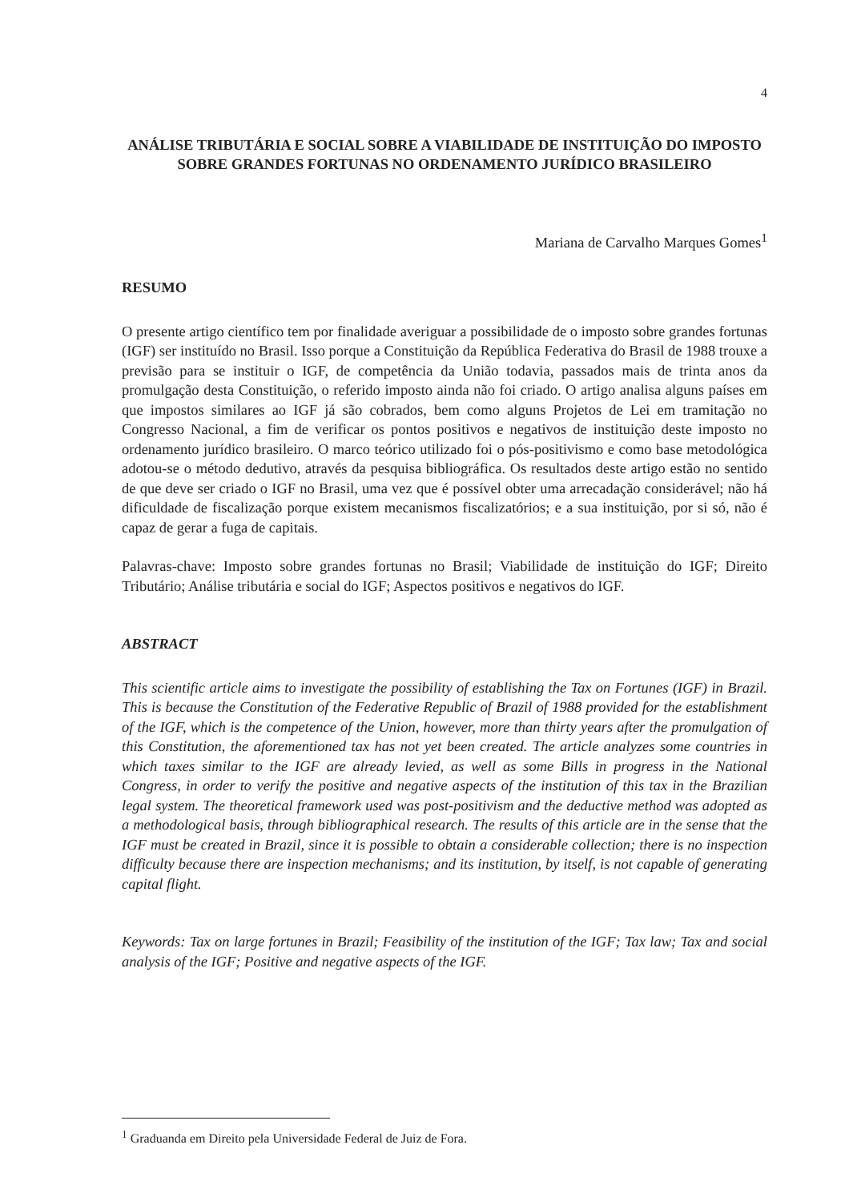4
ANÁLISE TRIBUTÁRIA E SOCIAL SOBRE A VIABILIDADE DE INSTITUIÇÃO DO IMPOSTO SOBRE GRANDES FORTUNAS NO ORDENAMENTO JURÍDICO BRASILEIRO
Mariana de Carvalho Marques Gomes<sup>1</sup>
RESUMO
O presente artigo científico tem por finalidade averiguar a possibilidade de o imposto sobre grandes fortunas (IGF) ser instituído no Brasil. Isso porque a Constituição da República Federativa do Brasil de 1988 trouxe a previsão para se instituir o IGF, de competência da União todavia, passados mais de trinta anos da promulgação desta Constituição, o referido imposto ainda não foi criado. O artigo analisa alguns países em que impostos similares ao IGF já são cobrados, bem como alguns Projetos de Lei em tramitação no Congresso Nacional, a fim de verificar os pontos positivos e negativos de instituição deste imposto no ordenamento jurídico brasileiro. O marco teórico utilizado foi o pós-positivismo e como base metodológica adotou-se o método dedutivo, através da pesquisa bibliográfica. Os resultados deste artigo estão no sentido de que deve ser criado o IGF no Brasil, uma vez que é possível obter uma arrecadação considerável; não há dificuldade de fiscalização porque existem mecanismos fiscalizatórios; e a sua instituição, por si só, não é capaz de gerar a fuga de capitais.
Palavras-chave: Imposto sobre grandes fortunas no Brasil; Viabilidade de instituição do IGF; Direito Tributário; Análise tributária e social do IGF; Aspectos positivos e negativos do IGF.
ABSTRACT
This scientific article aims to investigate the possibility of establishing the Tax on Fortunes (IGF) in Brazil. This is because the Constitution of the Federative Republic of Brazil of 1988 provided for the establishment of the IGF, which is the competence of the Union, however, more than thirty years after the promulgation of this Constitution, the aforementioned tax has not yet been created. The article analyzes some countries in which taxes similar to the IGF are already levied, as well as some Bills in progress in the National Congress, in order to verify the positive and negative aspects of the institution of this tax in the Brazilian legal system. The theoretical framework used was post-positivism and the deductive method was adopted as a methodological basis, through bibliographical research. The results of this article are in the sense that the IGF must be created in Brazil, since it is possible to obtain a considerable collection; there is no inspection difficulty because there are inspection mechanisms; and its institution, by itself, is not capable of generating capital flight.
Keywords: Tax on large fortunes in Brazil; Feasibility of the institution of the IGF; Tax law; Tax and social analysis of the IGF; Positive and negative aspects of the IGF.
<sup>1</sup> Graduanda em Direito pela Universidade Federal de Juiz de Fora.